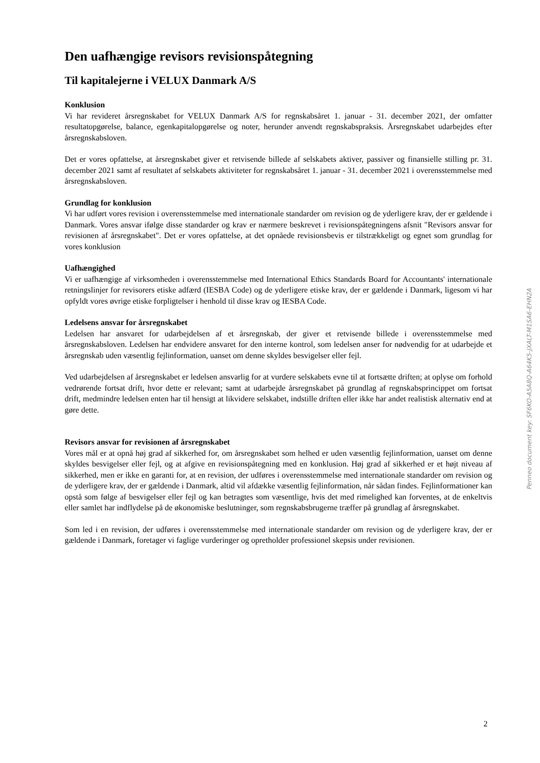Den uafhængige revisors revisionspåtegning
Til kapitalejerne i VELUX Danmark A/S
Konklusion
Vi har revideret årsregnskabet for VELUX Danmark A/S for regnskabsåret 1. januar - 31. december 2021, der omfatter resultatopgørelse, balance, egenkapitalopgørelse og noter, herunder anvendt regnskabspraksis. Årsregnskabet udarbejdes efter årsregnskabsloven.
Det er vores opfattelse, at årsregnskabet giver et retvisende billede af selskabets aktiver, passiver og finansielle stilling pr. 31. december 2021 samt af resultatet af selskabets aktiviteter for regnskabsåret 1. januar - 31. december 2021 i overensstemmelse med årsregnskabsloven.
Grundlag for konklusion
Vi har udført vores revision i overensstemmelse med internationale standarder om revision og de yderligere krav, der er gældende i Danmark. Vores ansvar ifølge disse standarder og krav er nærmere beskrevet i revisionspåtegningens afsnit "Revisors ansvar for revisionen af årsregnskabet". Det er vores opfattelse, at det opnåede revisionsbevis er tilstrækkeligt og egnet som grundlag for vores konklusion
Uafhængighed
Vi er uafhængige af virksomheden i overensstemmelse med International Ethics Standards Board for Accountants' internationale retningslinjer for revisorers etiske adfærd (IESBA Code) og de yderligere etiske krav, der er gældende i Danmark, ligesom vi har opfyldt vores øvrige etiske forpligtelser i henhold til disse krav og IESBA Code.
Ledelsens ansvar for årsregnskabet
Ledelsen har ansvaret for udarbejdelsen af et årsregnskab, der giver et retvisende billede i overensstemmelse med årsregnskabsloven. Ledelsen har endvidere ansvaret for den interne kontrol, som ledelsen anser for nødvendig for at udarbejde et årsregnskab uden væsentlig fejlinformation, uanset om denne skyldes besvigelser eller fejl.
Ved udarbejdelsen af årsregnskabet er ledelsen ansvarlig for at vurdere selskabets evne til at fortsætte driften; at oplyse om forhold vedrørende fortsat drift, hvor dette er relevant; samt at udarbejde årsregnskabet på grundlag af regnskabsprincippet om fortsat drift, medmindre ledelsen enten har til hensigt at likvidere selskabet, indstille driften eller ikke har andet realistisk alternativ end at gøre dette.
Revisors ansvar for revisionen af årsregnskabet
Vores mål er at opnå høj grad af sikkerhed for, om årsregnskabet som helhed er uden væsentlig fejlinformation, uanset om denne skyldes besvigelser eller fejl, og at afgive en revisionspåtegning med en konklusion. Høj grad af sikkerhed er et højt niveau af sikkerhed, men er ikke en garanti for, at en revision, der udføres i overensstemmelse med internationale standarder om revision og de yderligere krav, der er gældende i Danmark, altid vil afdække væsentlig fejlinformation, når sådan findes. Fejlinformationer kan opstå som følge af besvigelser eller fejl og kan betragtes som væsentlige, hvis det med rimelighed kan forventes, at de enkeltvis eller samlet har indflydelse på de økonomiske beslutninger, som regnskabsbrugerne træffer på grundlag af årsregnskabet.
Som led i en revision, der udføres i overensstemmelse med internationale standarder om revision og de yderligere krav, der er gældende i Danmark, foretager vi faglige vurderinger og opretholder professionel skepsis under revisionen.
Penneo document key: SF6KO-A5A8Q-A64K5-JXALT-M1SA6-EHN2A
2